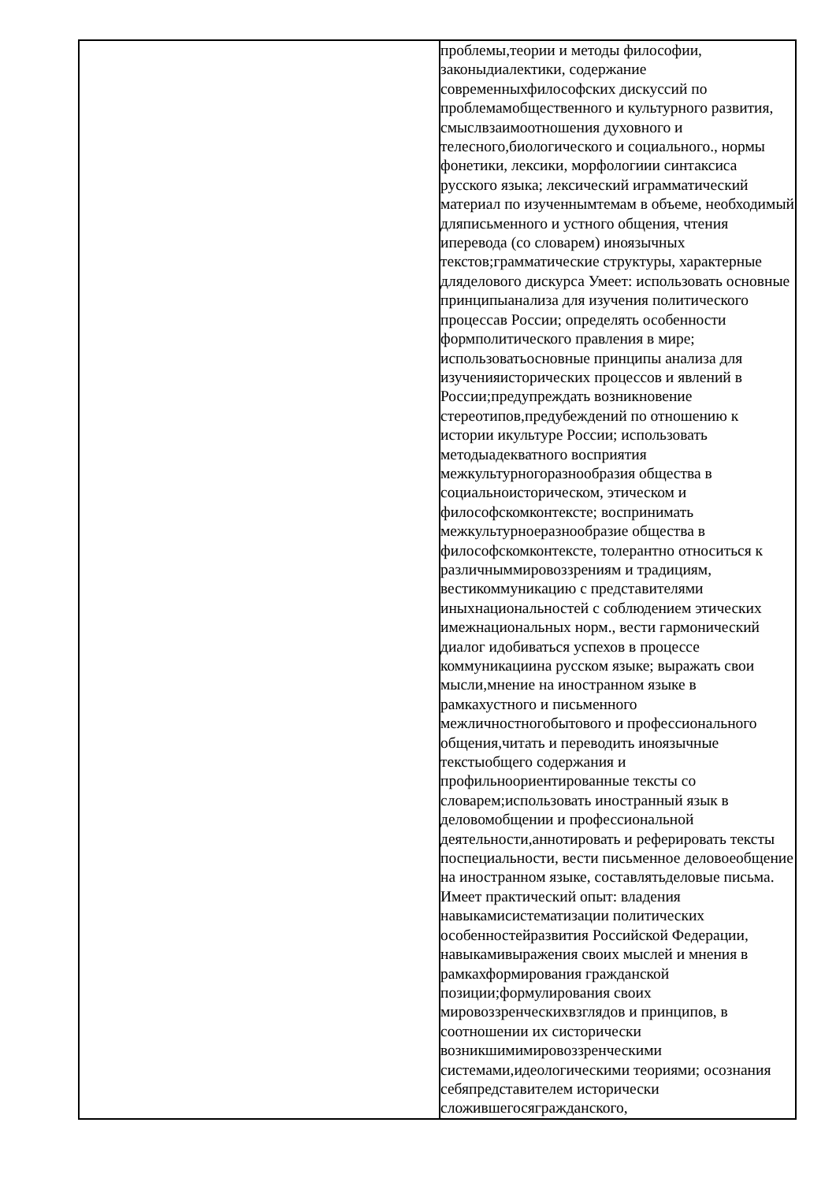| | проблемы,теории и методы философии, законыдиалектики, содержание современныхфилософских дискуссий по проблемамобщественного и культурного развития, смыслвзаимоотношения духовного и телесного,биологического и социального., нормы фонетики, лексики, морфологиии синтаксиса русского языка; лексический играмматический материал по изученнымтемам в объеме, необходимый дляписьменного и устного общения, чтения иперевода (со словарем) иноязычных текстов;грамматические структуры, характерные дляделового дискурса Умеет: использовать основные принципыанализа для изучения политического процессав России; определять особенности формполитического правления в мире; использоватьосновные принципы анализа для изученияисторических процессов и явлений в России;предупреждать возникновение стереотипов,предубеждений по отношению к истории икультуре России; использовать методыадекватного восприятия межкультурногоразнообразия общества в социальноисторическом, этическом и философскомконтексте; воспринимать межкультурноеразнообразие общества в философскомконтексте, толерантно относиться к различныммировоззрениям и традициям, вестикоммуникацию с представителями иныхнациональностей с соблюдением этических имежнациональных норм., вести гармонический диалог идобиваться успехов в процессе коммуникациина русском языке; выражать свои мысли,мнение на иностранном языке в рамкахустного и письменного межличностногобытового и профессионального общения,читать и переводить иноязычные текстыобщего содержания и профильноориентированные тексты со словарем;использовать иностранный язык в деловомобщении и профессиональной деятельности,аннотировать и реферировать тексты поспециальности, вести письменное деловоеобщение на иностранном языке, составлятьделовые письма. Имеет практический опыт: владения навыкамисистематизации политических особенностейразвития Российской Федерации, навыкамивыражения своих мыслей и мнения в рамкахформирования гражданской позиции;формулирования своих мировоззренческихвзглядов и принципов, в соотношении их систорически возникшимимировоззренческими системами,идеологическими теориями; осознания себяпредставителем исторически сложившегосягражданского, |